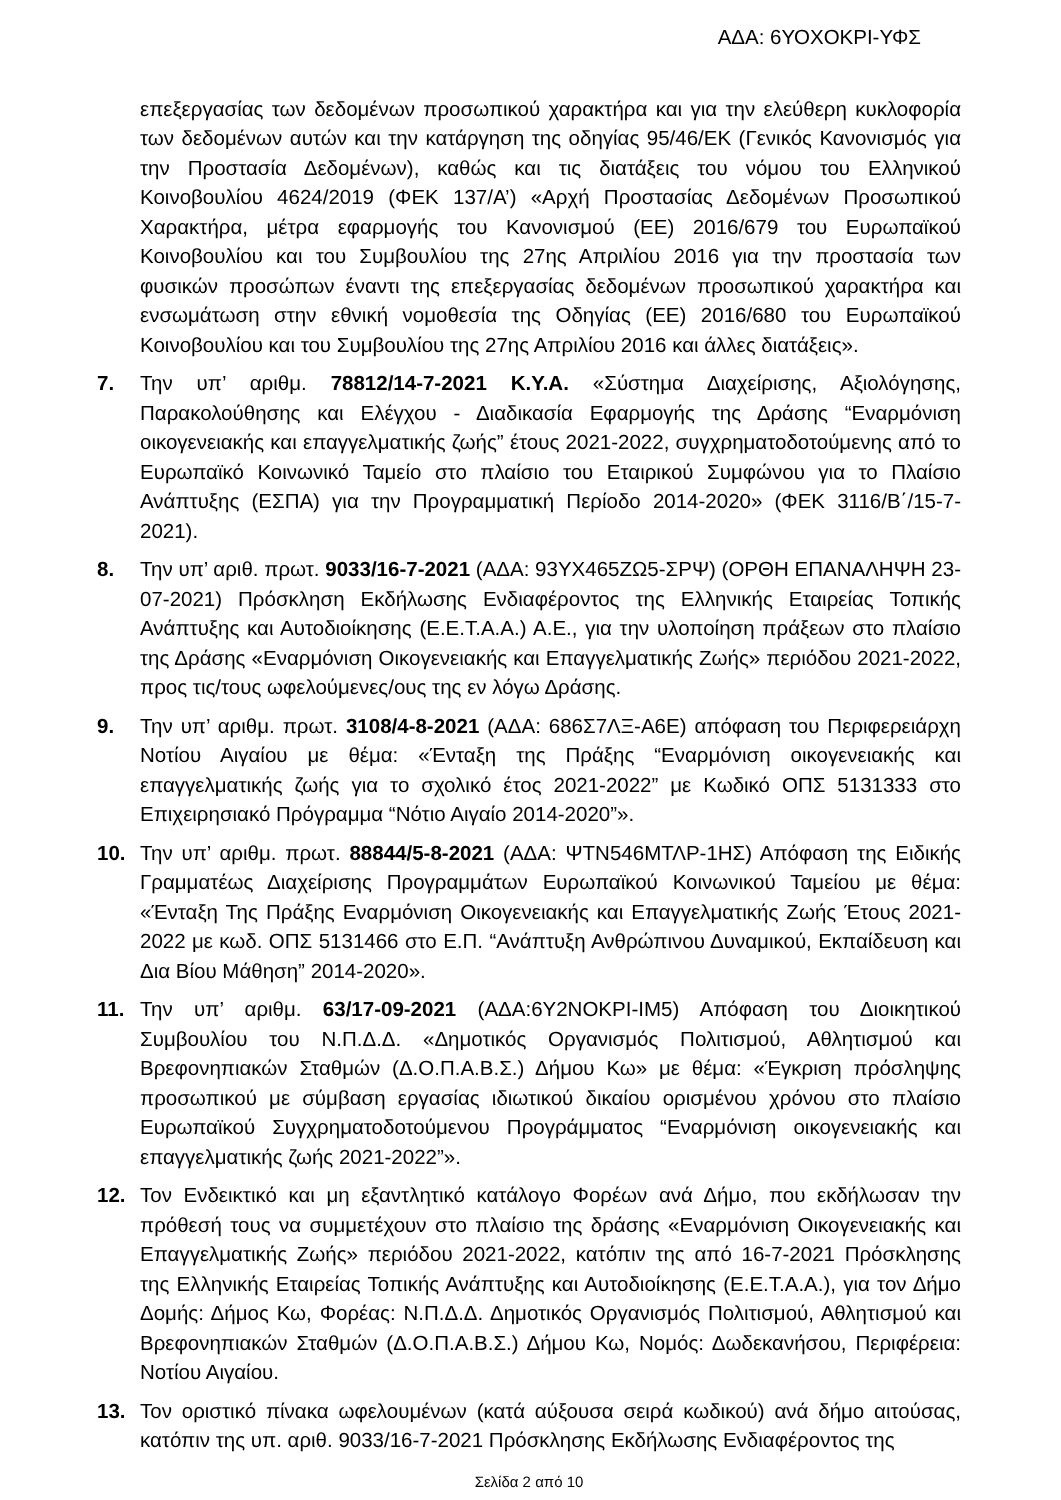ΑΔΑ: 6ΥΟΧΟΚΡΙ-ΥΦΣ
επεξεργασίας των δεδομένων προσωπικού χαρακτήρα και για την ελεύθερη κυκλοφορία των δεδομένων αυτών και την κατάργηση της οδηγίας 95/46/ΕΚ (Γενικός Κανονισμός για την Προστασία Δεδομένων), καθώς και τις διατάξεις του νόμου του Ελληνικού Κοινοβουλίου 4624/2019 (ΦΕΚ 137/Α’) «Αρχή Προστασίας Δεδομένων Προσωπικού Χαρακτήρα, μέτρα εφαρμογής του Κανονισμού (ΕΕ) 2016/679 του Ευρωπαϊκού Κοινοβουλίου και του Συμβουλίου της 27ης Απριλίου 2016 για την προστασία των φυσικών προσώπων έναντι της επεξεργασίας δεδομένων προσωπικού χαρακτήρα και ενσωμάτωση στην εθνική νομοθεσία της Οδηγίας (ΕΕ) 2016/680 του Ευρωπαϊκού Κοινοβουλίου και του Συμβουλίου της 27ης Απριλίου 2016 και άλλες διατάξεις».
7. Την υπ’ αριθμ. 78812/14-7-2021 Κ.Υ.Α. «Σύστημα Διαχείρισης, Αξιολόγησης, Παρακολούθησης και Ελέγχου - Διαδικασία Εφαρμογής της Δράσης “Εναρμόνιση οικογενειακής και επαγγελματικής ζωής” έτους 2021-2022, συγχρηματοδοτούμενης από το Ευρωπαϊκό Κοινωνικό Ταμείο στο πλαίσιο του Εταιρικού Συμφώνου για το Πλαίσιο Ανάπτυξης (ΕΣΠΑ) για την Προγραμματική Περίοδο 2014-2020» (ΦΕΚ 3116/Β΄/15-7-2021).
8. Την υπ’ αριθ. πρωτ. 9033/16-7-2021 (ΑΔΑ: 93ΥΧ465ΖΩ5-ΣΡΨ) (ΟΡΘΗ ΕΠΑΝΑΛΗΨΗ 23-07-2021) Πρόσκληση Εκδήλωσης Ενδιαφέροντος της Ελληνικής Εταιρείας Τοπικής Ανάπτυξης και Αυτοδιοίκησης (Ε.Ε.Τ.Α.Α.) Α.Ε., για την υλοποίηση πράξεων στο πλαίσιο της Δράσης «Εναρμόνιση Οικογενειακής και Επαγγελματικής Ζωής» περιόδου 2021-2022, προς τις/τους ωφελούμενες/ους της εν λόγω Δράσης.
9. Την υπ’ αριθμ. πρωτ. 3108/4-8-2021 (ΑΔΑ: 686Σ7ΛΞ-Α6Ε) απόφαση του Περιφερειάρχη Νοτίου Αιγαίου με θέμα: «Ένταξη της Πράξης “Εναρμόνιση οικογενειακής και επαγγελματικής ζωής για το σχολικό έτος 2021-2022” με Κωδικό ΟΠΣ 5131333 στο Επιχειρησιακό Πρόγραμμα “Νότιο Αιγαίο 2014-2020”».
10. Την υπ’ αριθμ. πρωτ. 88844/5-8-2021 (ΑΔΑ: ΨΤΝ546ΜΤΛΡ-1ΗΣ) Απόφαση της Ειδικής Γραμματέως Διαχείρισης Προγραμμάτων Ευρωπαϊκού Κοινωνικού Ταμείου με θέμα: «Ένταξη Της Πράξης Εναρμόνιση Οικογενειακής και Επαγγελματικής Ζωής Έτους 2021-2022 με κωδ. ΟΠΣ 5131466 στο Ε.Π. “Ανάπτυξη Ανθρώπινου Δυναμικού, Εκπαίδευση και Δια Βίου Μάθηση” 2014-2020».
11. Την υπ’ αριθμ. 63/17-09-2021 (ΑΔΑ:6Υ2ΝΟΚΡΙ-ΙΜ5) Απόφαση του Διοικητικού Συμβουλίου του Ν.Π.Δ.Δ. «Δημοτικός Οργανισμός Πολιτισμού, Αθλητισμού και Βρεφονηπιακών Σταθμών (Δ.Ο.Π.Α.Β.Σ.) Δήμου Κω» με θέμα: «Έγκριση πρόσληψης προσωπικού με σύμβαση εργασίας ιδιωτικού δικαίου ορισμένου χρόνου στο πλαίσιο Ευρωπαϊκού Συγχρηματοδοτούμενου Προγράμματος “Εναρμόνιση οικογενειακής και επαγγελματικής ζωής 2021-2022”».
12. Τον Ενδεικτικό και μη εξαντλητικό κατάλογο Φορέων ανά Δήμο, που εκδήλωσαν την πρόθεσή τους να συμμετέχουν στο πλαίσιο της δράσης «Εναρμόνιση Οικογενειακής και Επαγγελματικής Ζωής» περιόδου 2021-2022, κατόπιν της από 16-7-2021 Πρόσκλησης της Ελληνικής Εταιρείας Τοπικής Ανάπτυξης και Αυτοδιοίκησης (Ε.Ε.Τ.Α.Α.), για τον Δήμο Δομής: Δήμος Κω, Φορέας: Ν.Π.Δ.Δ. Δημοτικός Οργανισμός Πολιτισμού, Αθλητισμού και Βρεφονηπιακών Σταθμών (Δ.Ο.Π.Α.Β.Σ.) Δήμου Κω, Νομός: Δωδεκανήσου, Περιφέρεια: Νοτίου Αιγαίου.
13. Τον οριστικό πίνακα ωφελουμένων (κατά αύξουσα σειρά κωδικού) ανά δήμο αιτούσας, κατόπιν της υπ. αριθ. 9033/16-7-2021 Πρόσκλησης Εκδήλωσης Ενδιαφέροντος της
Σελίδα 2 από 10